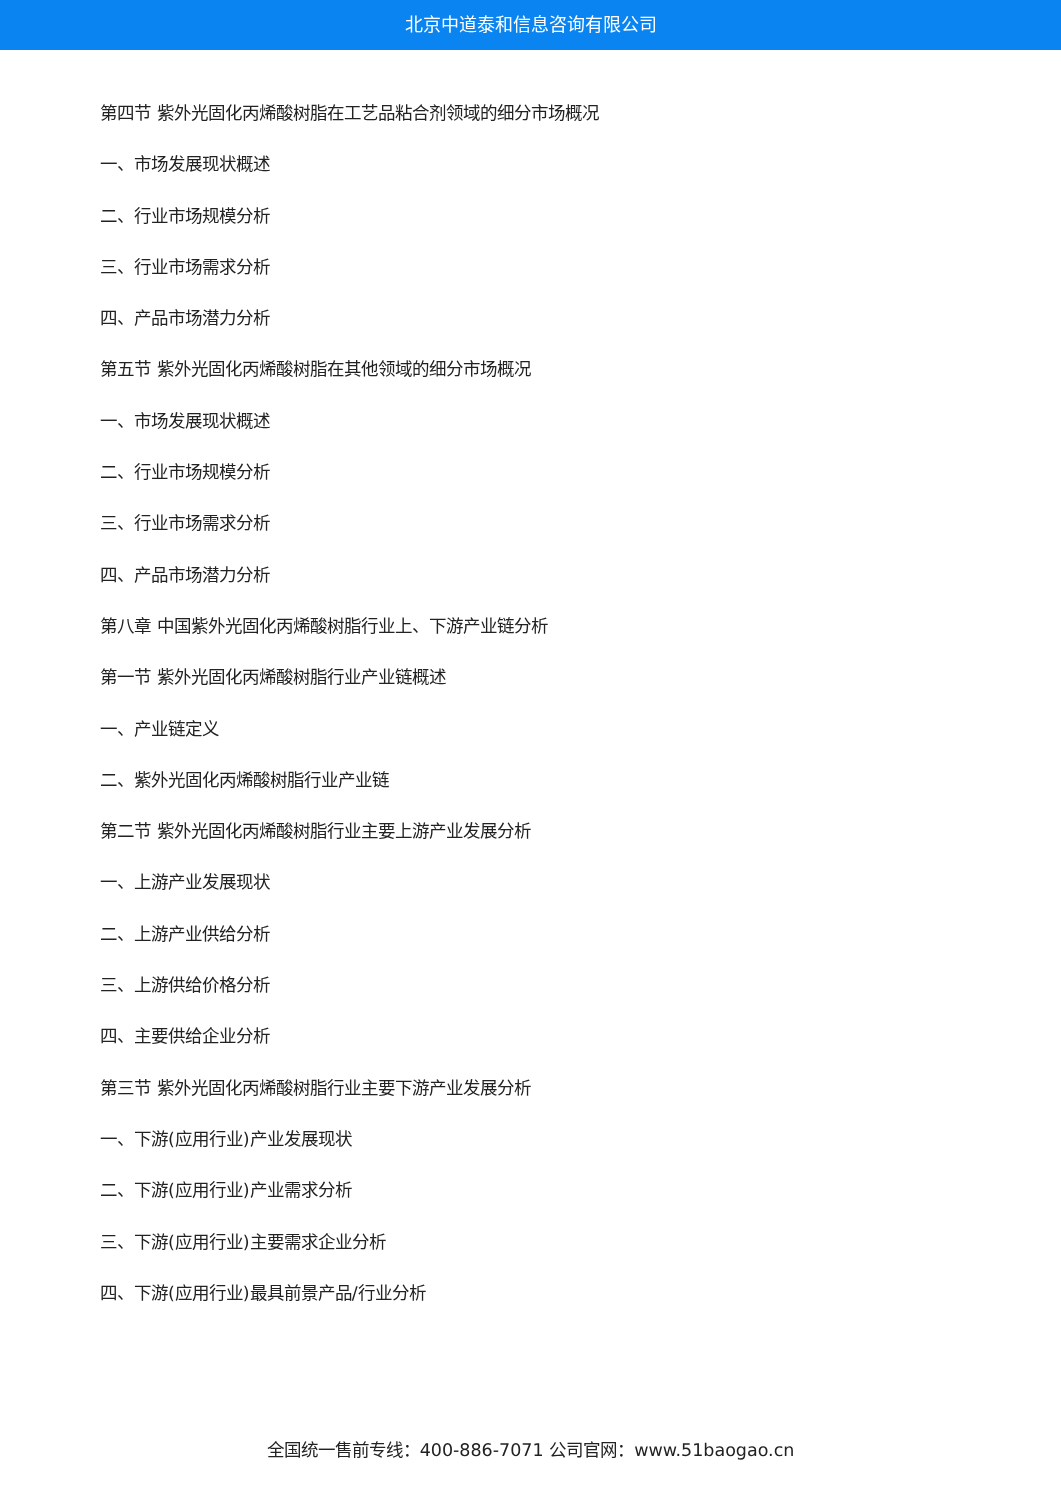北京中道泰和信息咨询有限公司
第四节 紫外光固化丙烯酸树脂在工艺品粘合剂领域的细分市场概况
一、市场发展现状概述
二、行业市场规模分析
三、行业市场需求分析
四、产品市场潜力分析
第五节 紫外光固化丙烯酸树脂在其他领域的细分市场概况
一、市场发展现状概述
二、行业市场规模分析
三、行业市场需求分析
四、产品市场潜力分析
第八章 中国紫外光固化丙烯酸树脂行业上、下游产业链分析
第一节 紫外光固化丙烯酸树脂行业产业链概述
一、产业链定义
二、紫外光固化丙烯酸树脂行业产业链
第二节 紫外光固化丙烯酸树脂行业主要上游产业发展分析
一、上游产业发展现状
二、上游产业供给分析
三、上游供给价格分析
四、主要供给企业分析
第三节 紫外光固化丙烯酸树脂行业主要下游产业发展分析
一、下游(应用行业)产业发展现状
二、下游(应用行业)产业需求分析
三、下游(应用行业)主要需求企业分析
四、下游(应用行业)最具前景产品/行业分析
全国统一售前专线：400-886-7071 公司官网：www.51baogao.cn